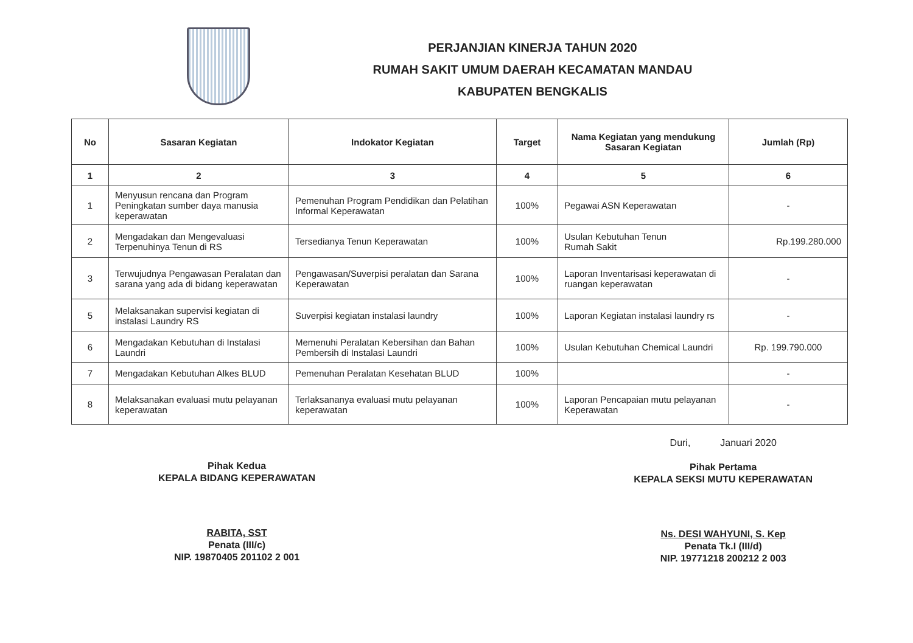PERJANJIAN KINERJA TAHUN 2020
RUMAH SAKIT UMUM DAERAH KECAMATAN MANDAU
KABUPATEN BENGKALIS
| No | Sasaran Kegiatan | Indokator Kegiatan | Target | Nama Kegiatan yang mendukung Sasaran Kegiatan | Jumlah (Rp) |
| --- | --- | --- | --- | --- | --- |
| 1 | 2 | 3 | 4 | 5 | 6 |
| 1 | Menyusun rencana dan Program Peningkatan sumber daya manusia keperawatan | Pemenuhan Program Pendidikan dan Pelatihan Informal Keperawatan | 100% | Pegawai ASN Keperawatan | - |
| 2 | Mengadakan dan Mengevaluasi Terpenuhinya Tenun di RS | Tersedianya Tenun Keperawatan | 100% | Usulan Kebutuhan Tenun Rumah Sakit | Rp.199.280.000 |
| 3 | Terwujudnya Pengawasan Peralatan dan sarana yang ada di bidang keperawatan | Pengawasan/Suverpisi peralatan dan Sarana Keperawatan | 100% | Laporan Inventarisasi keperawatan di ruangan keperawatan | - |
| 5 | Melaksanakan supervisi kegiatan di instalasi Laundry RS | Suverpisi kegiatan instalasi laundry | 100% | Laporan Kegiatan instalasi laundry rs | - |
| 6 | Mengadakan Kebutuhan di Instalasi Laundri | Memenuhi Peralatan Kebersihan dan Bahan Pembersih di Instalasi Laundri | 100% | Usulan Kebutuhan Chemical Laundri | Rp. 199.790.000 |
| 7 | Mengadakan Kebutuhan Alkes BLUD | Pemenuhan Peralatan Kesehatan BLUD | 100% | | - |
| 8 | Melaksanakan evaluasi mutu pelayanan keperawatan | Terlaksananya evaluasi mutu pelayanan keperawatan | 100% | Laporan Pencapaian mutu pelayanan Keperawatan | - |
Pihak Kedua
KEPALA BIDANG KEPERAWATAN
RABITA, SST
Penata (III/c)
NIP. 19870405 201102 2 001
Duri, Januari 2020
Pihak Pertama
KEPALA SEKSI MUTU KEPERAWATAN
Ns. DESI WAHYUNI, S. Kep
Penata Tk.I (III/d)
NIP. 19771218 200212 2 003